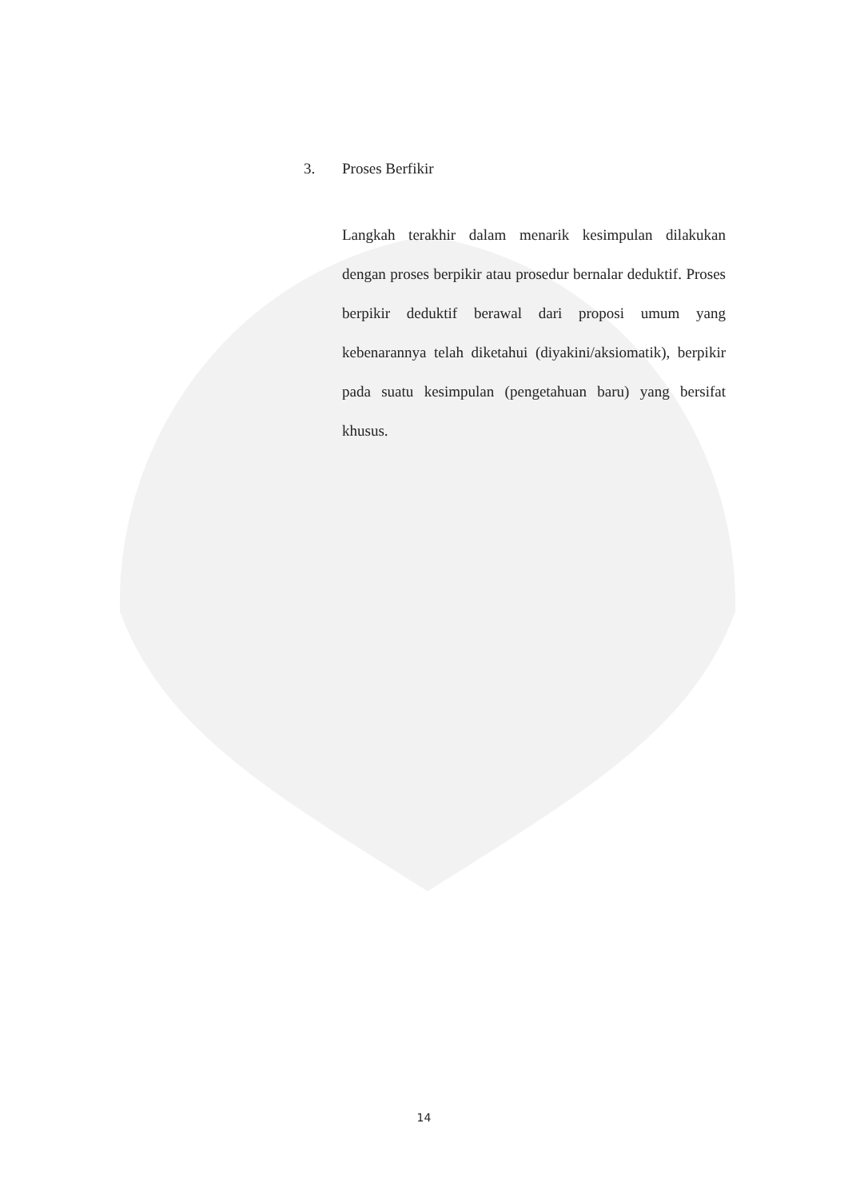3. Proses Berfikir
Langkah terakhir dalam menarik kesimpulan dilakukan dengan proses berpikir atau prosedur bernalar deduktif. Proses berpikir deduktif berawal dari proposi umum yang kebenarannya telah diketahui (diyakini/aksiomatik), berpikir pada suatu kesimpulan (pengetahuan baru) yang bersifat khusus.
14